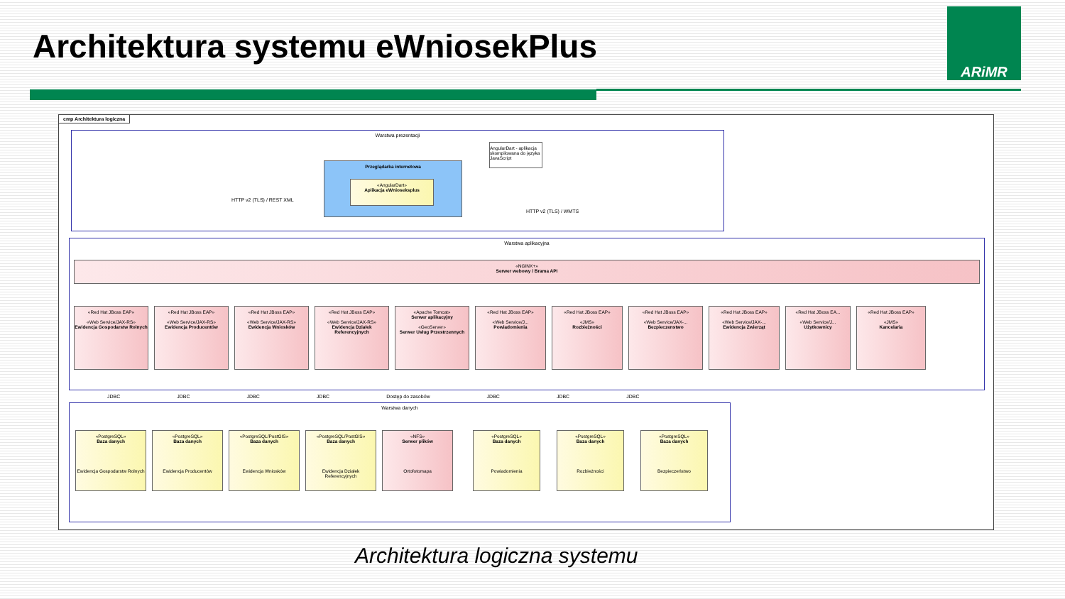Architektura systemu eWniosekPlus
ARiMR
cmp Architektura logiczna
Warstwa prezentacji
Przeglądarka internetowa
«AngularDart»
Aplikacja eWnioseksplus
AngularDart - aplikacja skompilowana do języka JavaScript
HTTP v2 (TLS) / REST XML
HTTP v2 (TLS) / WMTS
Warstwa aplikacyjna
«NGINX+»
Serwer webowy / Brama API
«Red Hat JBoss EAP»
«Web Service/JAX-RS»
Ewidencja Gospodarstw Rolnych
«Red Hat JBoss EAP»
«Web Service/JAX-RS»
Ewidencja Producentów
«Red Hat JBoss EAP»
«Web Service/JAX-RS»
Ewidencja Wniosków
«Red Hat JBoss EAP»
«Web Service/JAX-RS»
Ewidencja Działek Referencyjnych
«Apache Tomcat»
Serwer aplikacyjny
«GeoServer»
Serwer Usług Przestrzennych
«Red Hat JBoss EAP»
«Web Service/J...
Powiadomienia
«Red Hat JBoss EAP»
«JMS»
Rozbieżności
«Red Hat JBoss EAP»
«Web Service/JAX-...
Bezpieczenstwo
«Red Hat JBoss EAP»
«Web Service/JAX-...
Ewidencja Zwierząt
«Red Hat JBoss EA...
«Web Service/J...
Użytkownicy
«Red Hat JBoss EAP»
«JMS»
Kancelaria
JDBC JDBC JDBC JDBC Dostęp do zasobów JDBC JDBC JDBC
Warstwa danych
«PostgreSQL»
Baza danych
Ewidencja Gospodarstw Rolnych
«PostgreSQL»
Baza danych
Ewidencja Producentów
«PostgreSQL/PostGIS»
Baza danych
Ewidencja Wniosków
«PostgreSQL/PostGIS»
Baza danych
Ewidencja Działek Referencyjnych
«NFS»
Serwer plików
Ortofotomapa
«PostgreSQL»
Baza danych
Powiadomienia
«PostgreSQL»
Baza danych
Rozbieżności
«PostgreSQL»
Baza danych
Bezpieczeństwo
Architektura logiczna systemu